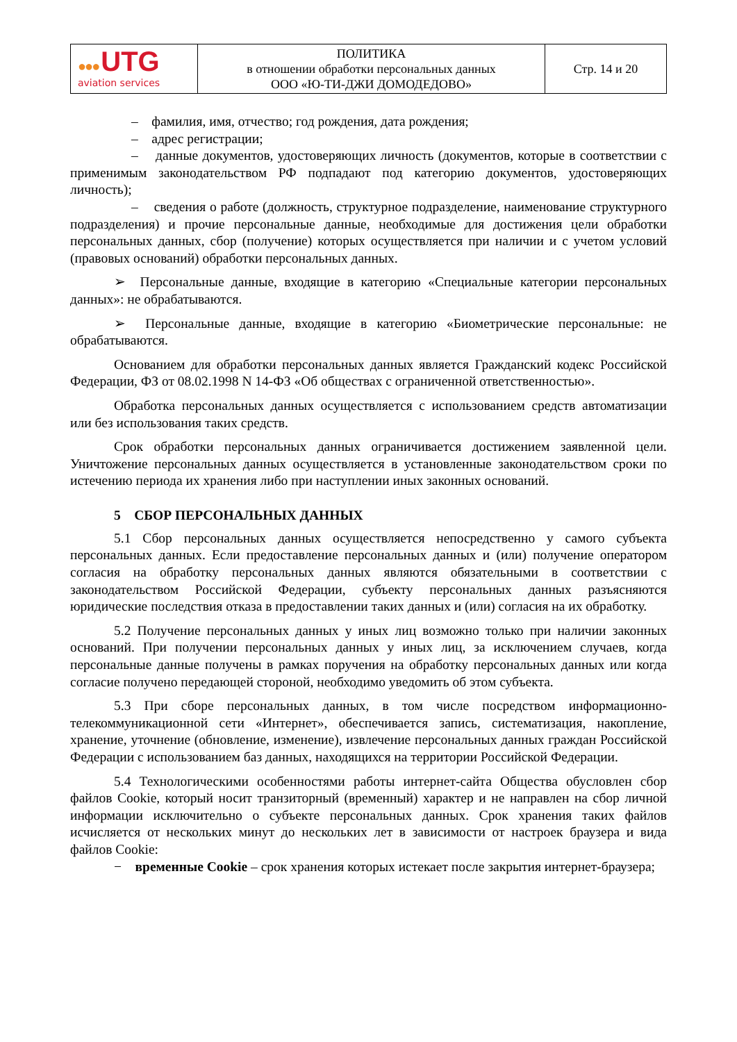| ●●● UTG aviation services | ПОЛИТИКА в отношении обработки персональных данных ООО «Ю-ТИ-ДЖИ ДОМОДЕДОВО» | Стр. 14 и 20 |
– фамилия, имя, отчество; год рождения, дата рождения;
– адрес регистрации;
– данные документов, удостоверяющих личность (документов, которые в соответствии с применимым законодательством РФ подпадают под категорию документов, удостоверяющих личность);
– сведения о работе (должность, структурное подразделение, наименование структурного подразделения) и прочие персональные данные, необходимые для достижения цели обработки персональных данных, сбор (получение) которых осуществляется при наличии и с учетом условий (правовых оснований) обработки персональных данных.
➢ Персональные данные, входящие в категорию «Специальные категории персональных данных»: не обрабатываются.
➢ Персональные данные, входящие в категорию «Биометрические персональные: не обрабатываются.
Основанием для обработки персональных данных является Гражданский кодекс Российской Федерации, ФЗ от 08.02.1998 N 14-ФЗ «Об обществах с ограниченной ответственностью».
Обработка персональных данных осуществляется с использованием средств автоматизации или без использования таких средств.
Срок обработки персональных данных ограничивается достижением заявленной цели. Уничтожение персональных данных осуществляется в установленные законодательством сроки по истечению периода их хранения либо при наступлении иных законных оснований.
5 СБОР ПЕРСОНАЛЬНЫХ ДАННЫХ
5.1 Сбор персональных данных осуществляется непосредственно у самого субъекта персональных данных. Если предоставление персональных данных и (или) получение оператором согласия на обработку персональных данных являются обязательными в соответствии с законодательством Российской Федерации, субъекту персональных данных разъясняются юридические последствия отказа в предоставлении таких данных и (или) согласия на их обработку.
5.2 Получение персональных данных у иных лиц возможно только при наличии законных оснований. При получении персональных данных у иных лиц, за исключением случаев, когда персональные данные получены в рамках поручения на обработку персональных данных или когда согласие получено передающей стороной, необходимо уведомить об этом субъекта.
5.3 При сборе персональных данных, в том числе посредством информационно-телекоммуникационной сети «Интернет», обеспечивается запись, систематизация, накопление, хранение, уточнение (обновление, изменение), извлечение персональных данных граждан Российской Федерации с использованием баз данных, находящихся на территории Российской Федерации.
5.4 Технологическими особенностями работы интернет-сайта Общества обусловлен сбор файлов Cookie, который носит транзиторный (временный) характер и не направлен на сбор личной информации исключительно о субъекте персональных данных. Срок хранения таких файлов исчисляется от нескольких минут до нескольких лет в зависимости от настроек браузера и вида файлов Cookie:
− временные Cookie – срок хранения которых истекает после закрытия интернет-браузера;